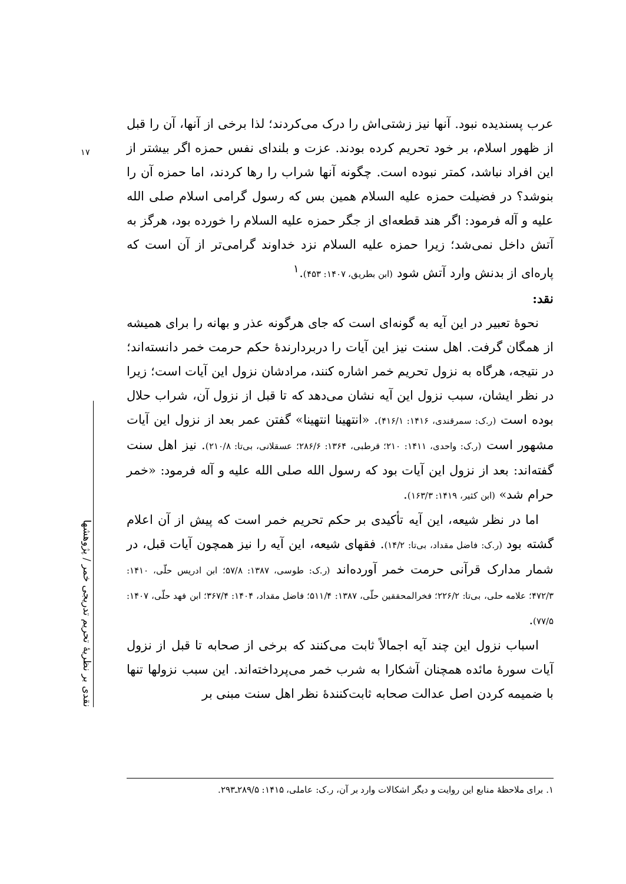۱۷
نقدی بر نظریهٔ تحریم تدریجی خمر / پژوهشها
عرب پسندیده نبود. آنها نیز زشتی‌اش را درک می‌کردند؛ لذا برخی از آنها، آن را قبل از ظهور اسلام، بر خود تحریم کرده بودند. عزت و بلندای نفس حمزه اگر بیشتر از این افراد نباشد، کمتر نبوده است. چگونه آنها شراب را رها کردند، اما حمزه آن را بنوشد؟ در فضیلت حمزه علیه السلام همین بس که رسول گرامی اسلام صلی الله علیه و آله فرمود: اگر هند قطعه‌ای از جگر حمزه علیه السلام را خورده بود، هرگز به آتش داخل نمی‌شد؛ زیرا حمزه علیه السلام نزد خداوند گرامی‌تر از آن است که پاره‌ای از بدنش وارد آتش شود (ابن بطریق، ۱۴۰۷: ۴۵۳).<sup>۱</sup>
نقد:
نحوهٔ تعبیر در این آیه به گونه‌ای است که جای هرگونه عذر و بهانه را برای همیشه از همگان گرفت. اهل سنت نیز این آیات را دربردارندهٔ حکم حرمت خمر دانسته‌اند؛ در نتیجه، هرگاه به نزول تحریم خمر اشاره کنند، مرادشان نزول این آیات است؛ زیرا در نظر ایشان، سبب نزول این آیه نشان می‌دهد که تا قبل از نزول آن، شراب حلال بوده است (ر.ک: سمرقندی، ۱۴۱۶: ۴۱۶/۱). «انتهینا انتهینا» گفتن عمر بعد از نزول این آیات مشهور است (ر.ک: واحدی، ۱۴۱۱: ۲۱۰؛ قرطبی، ۱۳۶۴: ۲۸۶/۶؛ عسقلانی، بی‌تا: ۲۱۰/۸). نیز اهل سنت گفته‌اند: بعد از نزول این آیات بود که رسول الله صلی الله علیه و آله فرمود: «خمر حرام شد» (ابن کثیر، ۱۴۱۹: ۱۶۳/۳).
اما در نظر شیعه، این آیه تأکیدی بر حکم تحریم خمر است که پیش از آن اعلام گشته بود (ر.ک: فاضل مقداد، بی‌تا: ۱۴/۲). فقهای شیعه، این آیه را نیز همچون آیات قبل، در شمار مدارک قرآنی حرمت خمر آورده‌اند (ر.ک: طوسی، ۱۳۸۷: ۵۷/۸؛ ابن ادریس حلّی، ۱۴۱۰: ۴۷۲/۳؛ علامه حلی، بی‌تا: ۲۲۶/۲؛ فخرالمحققین حلّی، ۱۳۸۷: ۵۱۱/۴؛ فاضل مقداد، ۱۴۰۴: ۳۶۷/۴؛ ابن فهد حلّی، ۱۴۰۷: ۷۷/۵).
اسباب نزول این چند آیه اجمالاً ثابت می‌کنند که برخی از صحابه تا قبل از نزول آیات سورهٔ مائده همچنان آشکارا به شرب خمر می‌پرداخته‌اند. این سبب نزولها تنها با ضمیمه کردن اصل عدالت صحابه ثابت‌کنندهٔ نظر اهل سنت مبنی بر
۱. برای ملاحظهٔ منابع این روایت و دیگر اشکالات وارد بر آن، ر.ک: عاملی، ۱۴۱۵: ۲۸۹/۵ـ۲۹۳.